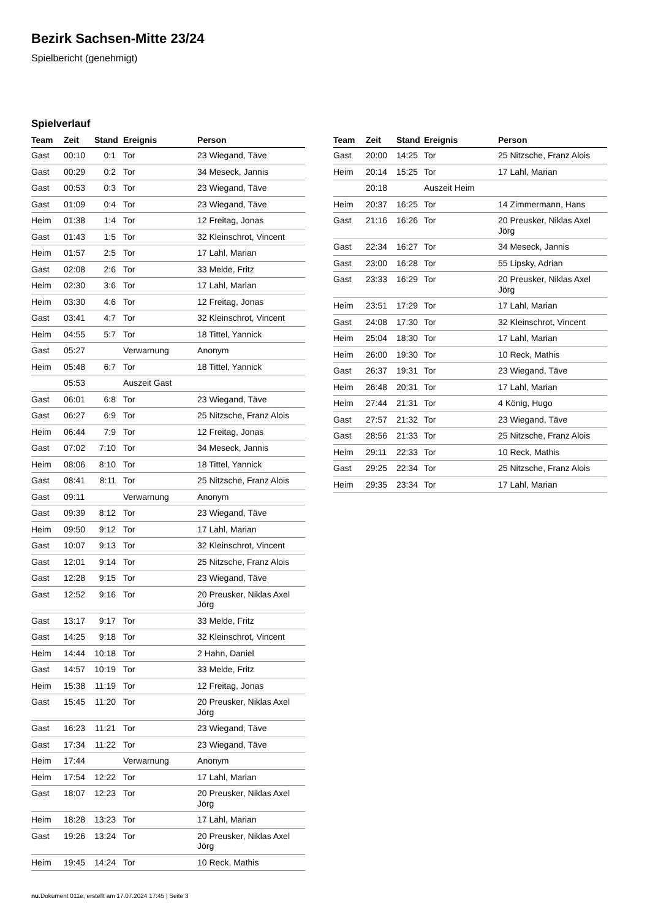Bezirk Sachsen-Mitte 23/24
Spielbericht (genehmigt)
Spielverlauf
| Team | Zeit | Stand | Ereignis | Person |
| --- | --- | --- | --- | --- |
| Gast | 00:10 | 0:1 | Tor | 23 Wiegand, Täve |
| Gast | 00:29 | 0:2 | Tor | 34 Meseck, Jannis |
| Gast | 00:53 | 0:3 | Tor | 23 Wiegand, Täve |
| Gast | 01:09 | 0:4 | Tor | 23 Wiegand, Täve |
| Heim | 01:38 | 1:4 | Tor | 12 Freitag, Jonas |
| Gast | 01:43 | 1:5 | Tor | 32 Kleinschrot, Vincent |
| Heim | 01:57 | 2:5 | Tor | 17 Lahl, Marian |
| Gast | 02:08 | 2:6 | Tor | 33 Melde, Fritz |
| Heim | 02:30 | 3:6 | Tor | 17 Lahl, Marian |
| Heim | 03:30 | 4:6 | Tor | 12 Freitag, Jonas |
| Gast | 03:41 | 4:7 | Tor | 32 Kleinschrot, Vincent |
| Heim | 04:55 | 5:7 | Tor | 18 Tittel, Yannick |
| Gast | 05:27 | | Verwarnung | Anonym |
| Heim | 05:48 | 6:7 | Tor | 18 Tittel, Yannick |
| | 05:53 | | Auszeit Gast | |
| Gast | 06:01 | 6:8 | Tor | 23 Wiegand, Täve |
| Gast | 06:27 | 6:9 | Tor | 25 Nitzsche, Franz Alois |
| Heim | 06:44 | 7:9 | Tor | 12 Freitag, Jonas |
| Gast | 07:02 | 7:10 | Tor | 34 Meseck, Jannis |
| Heim | 08:06 | 8:10 | Tor | 18 Tittel, Yannick |
| Gast | 08:41 | 8:11 | Tor | 25 Nitzsche, Franz Alois |
| Gast | 09:11 | | Verwarnung | Anonym |
| Gast | 09:39 | 8:12 | Tor | 23 Wiegand, Täve |
| Heim | 09:50 | 9:12 | Tor | 17 Lahl, Marian |
| Gast | 10:07 | 9:13 | Tor | 32 Kleinschrot, Vincent |
| Gast | 12:01 | 9:14 | Tor | 25 Nitzsche, Franz Alois |
| Gast | 12:28 | 9:15 | Tor | 23 Wiegand, Täve |
| Gast | 12:52 | 9:16 | Tor | 20 Preusker, Niklas Axel Jörg |
| Gast | 13:17 | 9:17 | Tor | 33 Melde, Fritz |
| Gast | 14:25 | 9:18 | Tor | 32 Kleinschrot, Vincent |
| Heim | 14:44 | 10:18 | Tor | 2 Hahn, Daniel |
| Gast | 14:57 | 10:19 | Tor | 33 Melde, Fritz |
| Heim | 15:38 | 11:19 | Tor | 12 Freitag, Jonas |
| Gast | 15:45 | 11:20 | Tor | 20 Preusker, Niklas Axel Jörg |
| Gast | 16:23 | 11:21 | Tor | 23 Wiegand, Täve |
| Gast | 17:34 | 11:22 | Tor | 23 Wiegand, Täve |
| Heim | 17:44 | | Verwarnung | Anonym |
| Heim | 17:54 | 12:22 | Tor | 17 Lahl, Marian |
| Gast | 18:07 | 12:23 | Tor | 20 Preusker, Niklas Axel Jörg |
| Heim | 18:28 | 13:23 | Tor | 17 Lahl, Marian |
| Gast | 19:26 | 13:24 | Tor | 20 Preusker, Niklas Axel Jörg |
| Heim | 19:45 | 14:24 | Tor | 10 Reck, Mathis |
| Team | Zeit | Stand | Ereignis | Person |
| --- | --- | --- | --- | --- |
| Gast | 20:00 | 14:25 | Tor | 25 Nitzsche, Franz Alois |
| Heim | 20:14 | 15:25 | Tor | 17 Lahl, Marian |
| | 20:18 | | Auszeit Heim | |
| Heim | 20:37 | 16:25 | Tor | 14 Zimmermann, Hans |
| Gast | 21:16 | 16:26 | Tor | 20 Preusker, Niklas Axel Jörg |
| Gast | 22:34 | 16:27 | Tor | 34 Meseck, Jannis |
| Gast | 23:00 | 16:28 | Tor | 55 Lipsky, Adrian |
| Gast | 23:33 | 16:29 | Tor | 20 Preusker, Niklas Axel Jörg |
| Heim | 23:51 | 17:29 | Tor | 17 Lahl, Marian |
| Gast | 24:08 | 17:30 | Tor | 32 Kleinschrot, Vincent |
| Heim | 25:04 | 18:30 | Tor | 17 Lahl, Marian |
| Heim | 26:00 | 19:30 | Tor | 10 Reck, Mathis |
| Gast | 26:37 | 19:31 | Tor | 23 Wiegand, Täve |
| Heim | 26:48 | 20:31 | Tor | 17 Lahl, Marian |
| Heim | 27:44 | 21:31 | Tor | 4 König, Hugo |
| Gast | 27:57 | 21:32 | Tor | 23 Wiegand, Täve |
| Gast | 28:56 | 21:33 | Tor | 25 Nitzsche, Franz Alois |
| Heim | 29:11 | 22:33 | Tor | 10 Reck, Mathis |
| Gast | 29:25 | 22:34 | Tor | 25 Nitzsche, Franz Alois |
| Heim | 29:35 | 23:34 | Tor | 17 Lahl, Marian |
nu.Dokument 011e, erstellt am 17.07.2024 17:45 | Seite 3